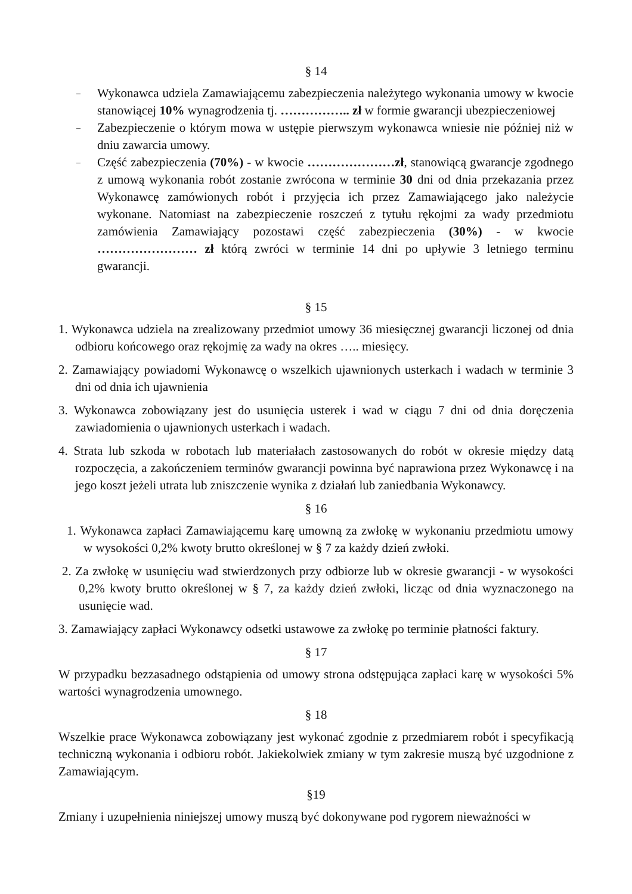§ 14
–
Wykonawca udziela Zamawiającemu zabezpieczenia należytego wykonania umowy w kwocie stanowiącej 10% wynagrodzenia tj. …………….. zł w formie gwarancji ubezpieczeniowej
–
Zabezpieczenie o którym mowa w ustępie pierwszym wykonawca wniesie nie później niż w dniu zawarcia umowy.
–
Część zabezpieczenia (70%) - w kwocie …………………zł, stanowiącą gwarancje zgodnego z umową wykonania robót zostanie zwrócona w terminie 30 dni od dnia przekazania przez Wykonawcę zamówionych robót i przyjęcia ich przez Zamawiającego jako należycie wykonane. Natomiast na zabezpieczenie roszczeń z tytułu rękojmi za wady przedmiotu zamówienia Zamawiający pozostawi część zabezpieczenia (30%) - w kwocie …………………… zł którą zwróci w terminie 14 dni po upływie 3 letniego terminu gwarancji.
§ 15
1. Wykonawca udziela na zrealizowany przedmiot umowy 36 miesięcznej gwarancji liczonej od dnia odbioru końcowego oraz rękojmię za wady na okres ….. miesięcy.
2. Zamawiający powiadomi Wykonawcę o wszelkich ujawnionych usterkach i wadach w terminie 3 dni od dnia ich ujawnienia
3. Wykonawca zobowiązany jest do usunięcia usterek i wad w ciągu 7 dni od dnia doręczenia zawiadomienia o ujawnionych usterkach i wadach.
4. Strata lub szkoda w robotach lub materiałach zastosowanych do robót w okresie między datą rozpoczęcia, a zakończeniem terminów gwarancji powinna być naprawiona przez Wykonawcę i na jego koszt jeżeli utrata lub zniszczenie wynika z działań lub zaniedbania Wykonawcy.
§ 16
1. Wykonawca zapłaci Zamawiającemu karę umowną za zwłokę w wykonaniu przedmiotu umowy w wysokości 0,2% kwoty brutto określonej w § 7 za każdy dzień zwłoki.
2. Za zwłokę w usunięciu wad stwierdzonych przy odbiorze lub w okresie gwarancji - w wysokości 0,2% kwoty brutto określonej w § 7, za każdy dzień zwłoki, licząc od dnia wyznaczonego na usunięcie wad.
3. Zamawiający zapłaci Wykonawcy odsetki ustawowe za zwłokę po terminie płatności faktury.
§ 17
W przypadku bezzasadnego odstąpienia od umowy strona odstępująca zapłaci karę w wysokości 5% wartości wynagrodzenia umownego.
§ 18
Wszelkie prace Wykonawca zobowiązany jest wykonać zgodnie z przedmiarem robót i specyfikacją techniczną wykonania i odbioru robót. Jakiekolwiek zmiany w tym zakresie muszą być uzgodnione z Zamawiającym.
§19
Zmiany i uzupełnienia niniejszej umowy muszą być dokonywane pod rygorem nieważności w